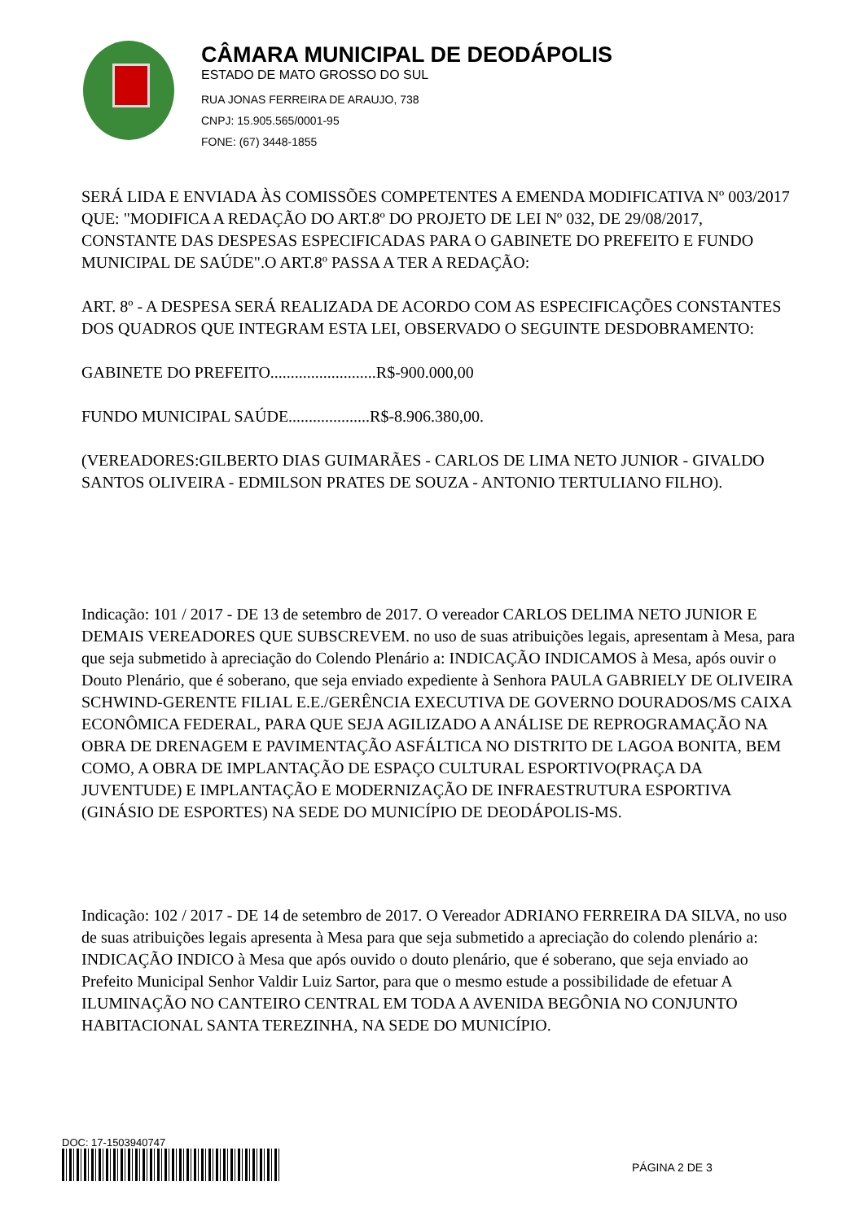CÂMARA MUNICIPAL DE DEODÁPOLIS
ESTADO DE MATO GROSSO DO SUL
RUA JONAS FERREIRA DE ARAUJO, 738
CNPJ: 15.905.565/0001-95
FONE: (67) 3448-1855
SERÁ LIDA E ENVIADA ÀS COMISSÕES COMPETENTES A EMENDA MODIFICATIVA Nº 003/2017 QUE: "MODIFICA A REDAÇÃO DO ART.8º DO PROJETO DE LEI Nº 032, DE 29/08/2017, CONSTANTE DAS DESPESAS ESPECIFICADAS PARA O GABINETE DO PREFEITO E FUNDO MUNICIPAL DE SAÚDE".O ART.8º PASSA A TER A REDAÇÃO:
ART. 8º - A DESPESA SERÁ REALIZADA DE ACORDO COM AS ESPECIFICAÇÕES CONSTANTES DOS QUADROS QUE INTEGRAM ESTA LEI, OBSERVADO O SEGUINTE DESDOBRAMENTO:
GABINETE DO PREFEITO..........................R$-900.000,00
FUNDO MUNICIPAL SAÚDE....................R$-8.906.380,00.
(VEREADORES:GILBERTO DIAS GUIMARÃES - CARLOS DE LIMA NETO JUNIOR - GIVALDO SANTOS OLIVEIRA - EDMILSON PRATES DE SOUZA - ANTONIO TERTULIANO FILHO).
Indicação: 101 / 2017 - DE 13 de setembro de 2017. O vereador CARLOS DELIMA NETO JUNIOR E DEMAIS VEREADORES QUE SUBSCREVEM. no uso de suas atribuições legais, apresentam à Mesa, para que seja submetido à apreciação do Colendo Plenário a: INDICAÇÃO INDICAMOS à Mesa, após ouvir o Douto Plenário, que é soberano, que seja enviado expediente à Senhora PAULA GABRIELY DE OLIVEIRA SCHWIND-GERENTE FILIAL E.E./GERÊNCIA EXECUTIVA DE GOVERNO DOURADOS/MS CAIXA ECONÔMICA FEDERAL, PARA QUE SEJA AGILIZADO A ANÁLISE DE REPROGRAMAÇÃO NA OBRA DE DRENAGEM E PAVIMENTAÇÃO ASFÁLTICA NO DISTRITO DE LAGOA BONITA, BEM COMO, A OBRA DE IMPLANTAÇÃO DE ESPAÇO CULTURAL ESPORTIVO(PRAÇA DA JUVENTUDE) E IMPLANTAÇÃO E MODERNIZAÇÃO DE INFRAESTRUTURA ESPORTIVA (GINÁSIO DE ESPORTES) NA SEDE DO MUNICÍPIO DE DEODÁPOLIS-MS.
Indicação: 102 / 2017 - DE 14 de setembro de 2017. O Vereador ADRIANO FERREIRA DA SILVA, no uso de suas atribuições legais apresenta à Mesa para que seja submetido a apreciação do colendo plenário a: INDICAÇÃO INDICO à Mesa que após ouvido o douto plenário, que é soberano, que seja enviado ao Prefeito Municipal Senhor Valdir Luiz Sartor, para que o mesmo estude a possibilidade de efetuar A ILUMINAÇÃO NO CANTEIRO CENTRAL EM TODA A AVENIDA BEGÔNIA NO CONJUNTO HABITACIONAL SANTA TEREZINHA, NA SEDE DO MUNICÍPIO.
DOC: 17-1503940747
PÁGINA 2 DE 3